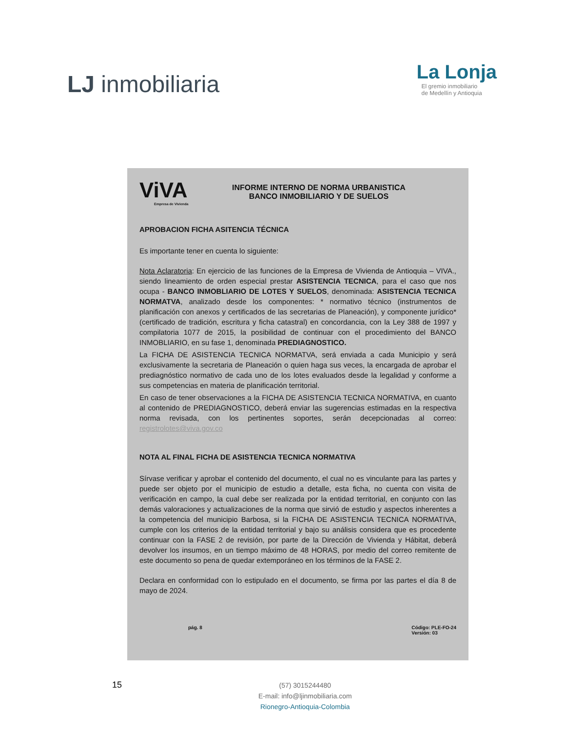LJ inmobiliaria
La Lonja
El gremio inmobiliario
de Medellín y Antioquia
ViVA
Empresa de Vivienda
INFORME INTERNO DE NORMA URBANISTICA
BANCO INMOBILIARIO Y DE SUELOS
APROBACION FICHA ASITENCIA TÉCNICA
Es importante tener en cuenta lo siguiente:
Nota Aclaratoria: En ejercicio de las funciones de la Empresa de Vivienda de Antioquia – VIVA., siendo lineamiento de orden especial prestar ASISTENCIA TECNICA, para el caso que nos ocupa - BANCO INMOBLIARIO DE LOTES Y SUELOS, denominada: ASISTENCIA TECNICA NORMATVA, analizado desde los componentes: * normativo técnico (instrumentos de planificación con anexos y certificados de las secretarias de Planeación), y componente jurídico*(certificado de tradición, escritura y ficha catastral) en concordancia, con la Ley 388 de 1997 y compilatoria 1077 de 2015, la posibilidad de continuar con el procedimiento del BANCO INMOBLIARIO, en su fase 1, denominada PREDIAGNOSTICO.
La FICHA DE ASISTENCIA TECNICA NORMATVA, será enviada a cada Municipio y será exclusivamente la secretaria de Planeación o quien haga sus veces, la encargada de aprobar el prediagnóstico normativo de cada uno de los lotes evaluados desde la legalidad y conforme a sus competencias en materia de planificación territorial.
En caso de tener observaciones a la FICHA DE ASISTENCIA TECNICA NORMATIVA, en cuanto al contenido de PREDIAGNOSTICO, deberá enviar las sugerencias estimadas en la respectiva norma revisada, con los pertinentes soportes, serán decepcionadas al correo: registrolotes@viva.gov.co
NOTA AL FINAL FICHA DE ASISTENCIA TECNICA NORMATIVA
Sírvase verificar y aprobar el contenido del documento, el cual no es vinculante para las partes y puede ser objeto por el municipio de estudio a detalle, esta ficha, no cuenta con visita de verificación en campo, la cual debe ser realizada por la entidad territorial, en conjunto con las demás valoraciones y actualizaciones de la norma que sirvió de estudio y aspectos inherentes a la competencia del municipio Barbosa, si la FICHA DE ASISTENCIA TECNICA NORMATIVA, cumple con los criterios de la entidad territorial y bajo su análisis considera que es procedente continuar con la FASE 2 de revisión, por parte de la Dirección de Vivienda y Hábitat, deberá devolver los insumos, en un tiempo máximo de 48 HORAS, por medio del correo remitente de este documento so pena de quedar extemporáneo en los términos de la FASE 2.
Declara en conformidad con lo estipulado en el documento, se firma por las partes el día 8 de mayo de 2024.
pág. 8 Código: PLE-FO-24
Versión: 03
15
(57) 3015244480
E-mail: info@ljinmobiliaria.com
Rionegro-Antioquia-Colombia